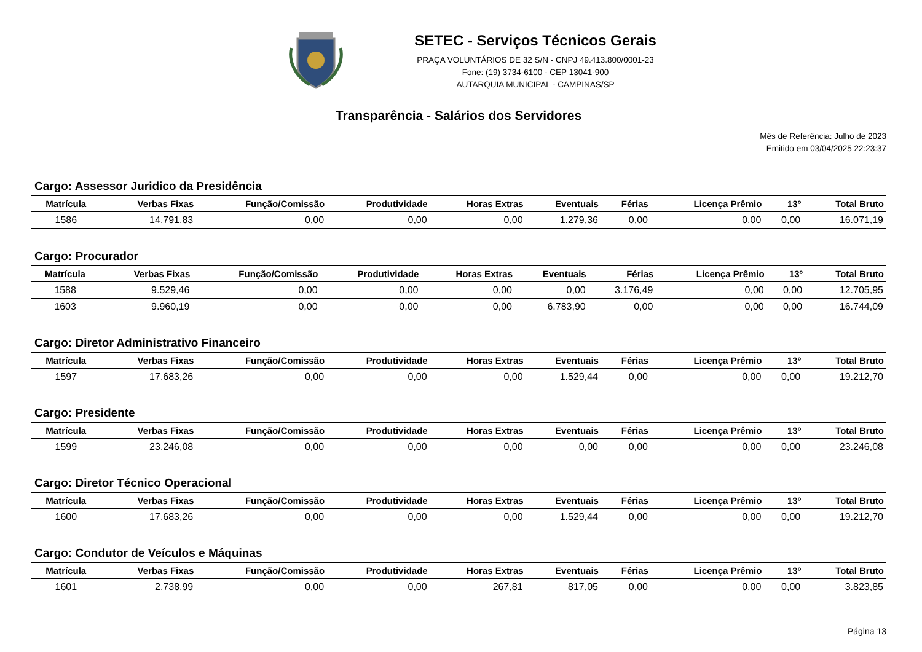SETEC - Serviços Técnicos Gerais
PRAÇA VOLUNTÁRIOS DE 32 S/N - CNPJ 49.413.800/0001-23
Fone: (19) 3734-6100 - CEP 13041-900
AUTARQUIA MUNICIPAL - CAMPINAS/SP
Transparência - Salários dos Servidores
Mês de Referência: Julho de 2023
Emitido em 03/04/2025 22:23:37
Cargo: Assessor Juridico da Presidência
| Matrícula | Verbas Fixas | Função/Comissão | Produtividade | Horas Extras | Eventuais | Férias | Licença Prêmio | 13º | Total Bruto |
| --- | --- | --- | --- | --- | --- | --- | --- | --- | --- |
| 1586 | 14.791,83 | 0,00 | 0,00 | 0,00 | 1.279,36 | 0,00 | 0,00 | 0,00 | 16.071,19 |
Cargo: Procurador
| Matrícula | Verbas Fixas | Função/Comissão | Produtividade | Horas Extras | Eventuais | Férias | Licença Prêmio | 13º | Total Bruto |
| --- | --- | --- | --- | --- | --- | --- | --- | --- | --- |
| 1588 | 9.529,46 | 0,00 | 0,00 | 0,00 | 0,00 | 3.176,49 | 0,00 | 0,00 | 12.705,95 |
| 1603 | 9.960,19 | 0,00 | 0,00 | 0,00 | 6.783,90 | 0,00 | 0,00 | 0,00 | 16.744,09 |
Cargo: Diretor Administrativo Financeiro
| Matrícula | Verbas Fixas | Função/Comissão | Produtividade | Horas Extras | Eventuais | Férias | Licença Prêmio | 13º | Total Bruto |
| --- | --- | --- | --- | --- | --- | --- | --- | --- | --- |
| 1597 | 17.683,26 | 0,00 | 0,00 | 0,00 | 1.529,44 | 0,00 | 0,00 | 0,00 | 19.212,70 |
Cargo: Presidente
| Matrícula | Verbas Fixas | Função/Comissão | Produtividade | Horas Extras | Eventuais | Férias | Licença Prêmio | 13º | Total Bruto |
| --- | --- | --- | --- | --- | --- | --- | --- | --- | --- |
| 1599 | 23.246,08 | 0,00 | 0,00 | 0,00 | 0,00 | 0,00 | 0,00 | 0,00 | 23.246,08 |
Cargo: Diretor Técnico Operacional
| Matrícula | Verbas Fixas | Função/Comissão | Produtividade | Horas Extras | Eventuais | Férias | Licença Prêmio | 13º | Total Bruto |
| --- | --- | --- | --- | --- | --- | --- | --- | --- | --- |
| 1600 | 17.683,26 | 0,00 | 0,00 | 0,00 | 1.529,44 | 0,00 | 0,00 | 0,00 | 19.212,70 |
Cargo: Condutor de Veículos e Máquinas
| Matrícula | Verbas Fixas | Função/Comissão | Produtividade | Horas Extras | Eventuais | Férias | Licença Prêmio | 13º | Total Bruto |
| --- | --- | --- | --- | --- | --- | --- | --- | --- | --- |
| 1601 | 2.738,99 | 0,00 | 0,00 | 267,81 | 817,05 | 0,00 | 0,00 | 0,00 | 3.823,85 |
Página 13